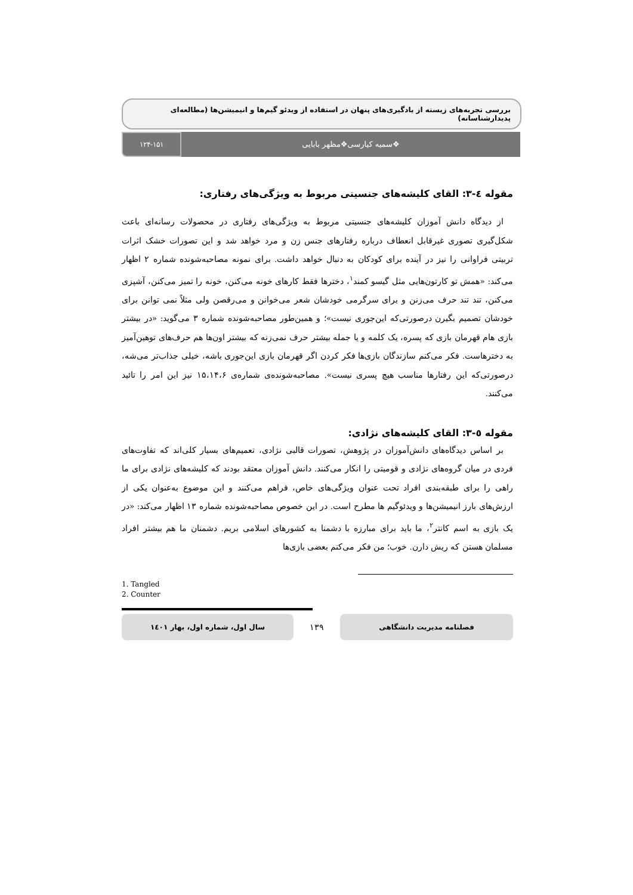بررسی تجربه‌های زیسته از یادگیری‌های پنهان در استفاده از ویدئو گیم‌ها و انیمیشن‌ها (مطالعه‌ای پدیدارشناسانه)
❖سمیه کیارسی❖مظهر بابایی
۱۲۴-۱۵۱
مقوله ٤-۳: القای کلیشه‌های جنسیتی مربوط به ویژگی‌های رفتاری:
از دیدگاه دانش آموزان کلیشه‌های جنسیتی مربوط به ویژگی‌های رفتاری در محصولات رسانه‌ای باعث شکل‌گیری تصوری غیرقابل انعطاف درباره رفتارهای جنس زن و مرد خواهد شد و این تصورات خشک اثرات تربیتی فراوانی را نیز در آینده برای کودکان به دنبال خواهد داشت. برای نمونه مصاحبه‌شونده شماره ۲ اظهار می‌کند: «همش تو کارتون‌هایی مثل گیسو کمند<sup>۱</sup>، دخترها فقط کارهای خونه می‌کنن، خونه را تمیز می‌کنن، آشپزی می‌کنن، تند تند حرف می‌زنن و برای سرگرمی خودشان شعر می‌خوانن و می‌رقصن ولی مثلاً نمی توانن برای خودشان تصمیم بگیرن درصورتی‌که این‌جوری نیست»؛ و همین‌طور مصاحبه‌شونده شماره ۳ می‌گوید: «در بیشتر بازی هام قهرمان بازی که پسره، یک کلمه و یا جمله بیشتر حرف نمی‌زنه که بیشتر اون‌ها هم حرف‌های توهین‌آمیز به دخترهاست. فکر می‌کنم سازندگان بازی‌ها فکر کردن اگر قهرمان بازی این‌جوری باشه، خیلی جذاب‌تر می‌شه، درصورتی‌که این رفتارها مناسب هیچ پسری نیست». مصاحبه‌شونده‌ی شماره‌ی ۱۵،۱۴،۶ نیز این امر را تائید می‌کنند.
مقوله ٥-۳: القای کلیشه‌های نژادی:
بر اساس دیدگاه‌های دانش‌آموزان در پژوهش، تصورات قالبی نژادی، تعمیم‌های بسیار کلی‌اند که تفاوت‌های فردی در میان گروه‌های نژادی و قومیتی را انکار می‌کنند. دانش آموزان معتقد بودند که کلیشه‌های نژادی برای ما راهی را برای طبقه‌بندی افراد تحت عنوان ویژگی‌های خاص، فراهم می‌کنند و این موضوع به‌عنوان یکی از ارزش‌های بارز انیمیشن‌ها و ویدئوگیم ها مطرح است. در این خصوص مصاحبه‌شونده شماره ۱۳ اظهار می‌کند: «در یک بازی به اسم کانتر<sup>۲</sup>، ما باید برای مبارزه با دشمنا به کشورهای اسلامی بریم. دشمنان ما هم بیشتر افراد مسلمان هستن که ریش دارن. خوب؛ من فکر می‌کنم بعضی بازی‌ها
1. Tangled
2. Counter
فصلنامه مدیریت دانشگاهی
۱۳۹
سال اول، شماره اول، بهار ۱٤۰۱